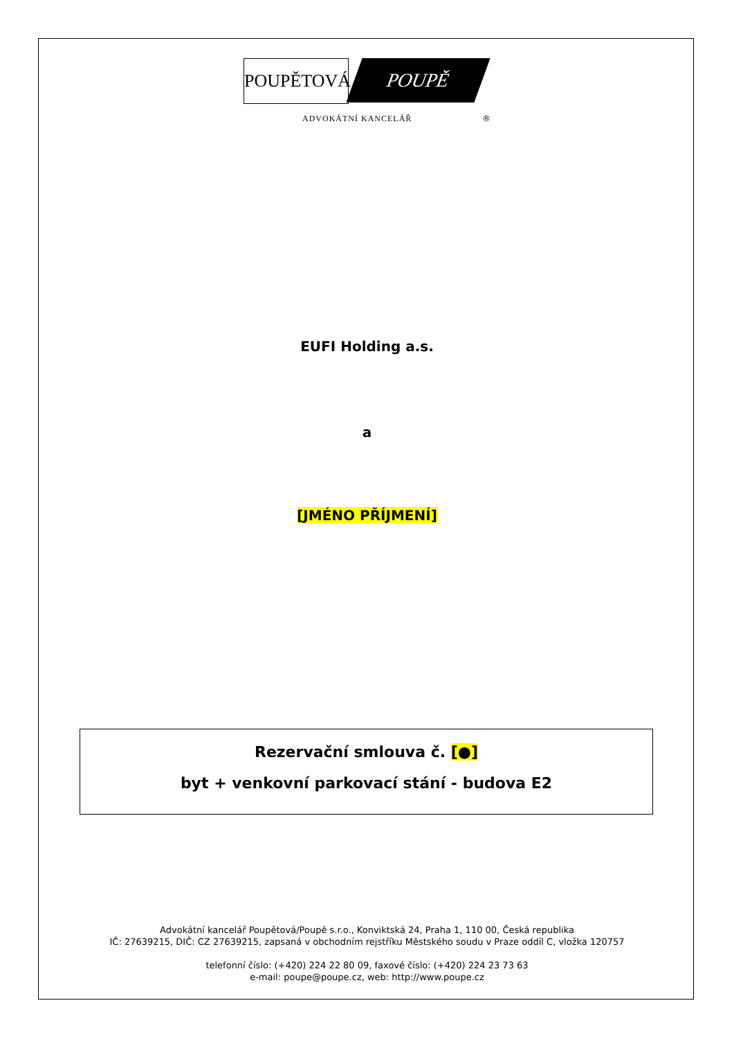POUPĚTOVÁ POUPĚ
ADVOKÁTNÍ KANCELÁŘ ®
EUFI Holding a.s.
a
[JMÉNO PŘÍJMENÍ]
Rezervační smlouva č. [●]
byt + venkovní parkovací stání - budova E2
Advokátní kancelář Poupětová/Poupě s.r.o., Konviktská 24, Praha 1, 110 00, Česká republika
IČ: 27639215, DIČ: CZ 27639215, zapsaná v obchodním rejstříku Městského soudu v Praze oddíl C, vložka 120757
telefonní číslo: (+420) 224 22 80 09, faxové číslo: (+420) 224 23 73 63
e-mail: poupe@poupe.cz, web: http://www.poupe.cz